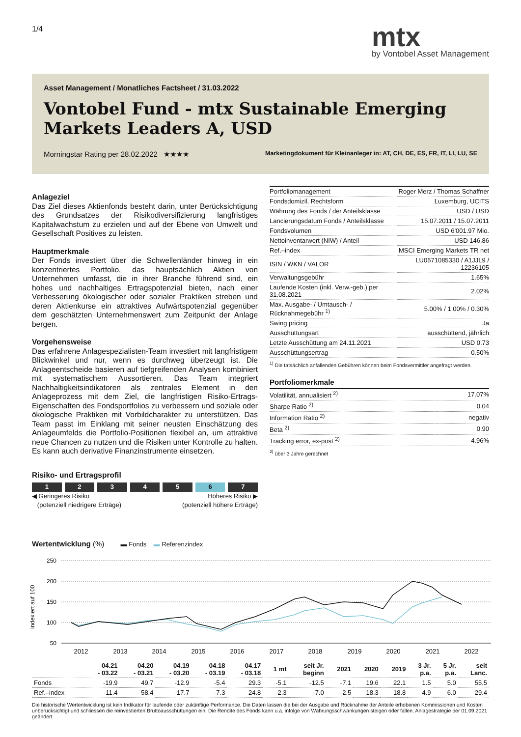1/4
mtx
by Vontobel Asset Management
Asset Management / Monatliches Factsheet / 31.03.2022
Vontobel Fund - mtx Sustainable Emerging
Markets Leaders A, USD
Morningstar Rating per 28.02.2022 ★★★★ Marketingdokument für Kleinanleger in: AT, CH, DE, ES, FR, IT, LI, LU, SE
Anlageziel
Das Ziel dieses Aktienfonds besteht darin, unter Berücksichtigung des Grundsatzes der Risikodiversifizierung langfristiges Kapitalwachstum zu erzielen und auf der Ebene von Umwelt und Gesellschaft Positives zu leisten.
Hauptmerkmale
Der Fonds investiert über die Schwellenländer hinweg in ein konzentriertes Portfolio, das hauptsächlich Aktien von Unternehmen umfasst, die in ihrer Branche führend sind, ein hohes und nachhaltiges Ertragspotenzial bieten, nach einer Verbesserung ökologischer oder sozialer Praktiken streben und deren Aktienkurse ein attraktives Aufwärtspotenzial gegenüber dem geschätzten Unternehmenswert zum Zeitpunkt der Anlage bergen.
Vorgehensweise
Das erfahrene Anlagespezialisten-Team investiert mit langfristigem Blickwinkel und nur, wenn es durchweg überzeugt ist. Die Anlageentscheide basieren auf tiefgreifenden Analysen kombiniert mit systematischem Aussortieren. Das Team integriert Nachhaltigkeitsindikatoren als zentrales Element in den Anlageprozess mit dem Ziel, die langfristigen Risiko-Ertrags-Eigenschaften des Fondsportfolios zu verbessern und soziale oder ökologische Praktiken mit Vorbildcharakter zu unterstützen. Das Team passt im Einklang mit seiner neusten Einschätzung des Anlageumfelds die Portfolio-Positionen flexibel an, um attraktive neue Chancen zu nutzen und die Risiken unter Kontrolle zu halten. Es kann auch derivative Finanzinstrumente einsetzen.
Risiko- und Ertragsprofil
1 2 3 4 5 6 7
◀ Geringeres Risiko
(potenziell niedrigere Erträge) Höheres Risiko ▶
(potenziell höhere Erträge)
| Portfoliomanagement | Roger Merz / Thomas Schaffner |
| Fondsdomizil, Rechtsform | Luxemburg, UCITS |
| Währung des Fonds / der Anteilsklasse | USD / USD |
| Lancierungsdatum Fonds / Anteilsklasse | 15.07.2011 / 15.07.2011 |
| Fondsvolumen | USD 6'001.97 Mio. |
| Nettoinventarwert (NIW) / Anteil | USD 146.86 |
| Ref.–index | MSCI Emerging Markets TR net |
| ISIN / WKN / VALOR | LU0571085330 / A1JJL9 / 12236105 |
| Verwaltungsgebühr | 1.65% |
| Laufende Kosten (inkl. Verw.-geb.) per 31.08.2021 | 2.02% |
| Max. Ausgabe- / Umtausch- / Rücknahmegebühr <sup>1)</sup> | 5.00% / 1.00% / 0.30% |
| Swing pricing | Ja |
| Ausschüttungsart | ausschüttend, jährlich |
| Letzte Ausschüttung am 24.11.2021 | USD 0.73 |
| Ausschüttungsertrag | 0.50% |
<sup>1)</sup> Die tatsächlich anfallenden Gebühren können beim Fondsvermittler angefragt werden.
Portfoliomerkmale
| Volatilität, annualisiert <sup>2)</sup> | 17.07% |
| Sharpe Ratio <sup>2)</sup> | 0.04 |
| Information Ratio <sup>2)</sup> | negativ |
| Beta <sup>2)</sup> | 0.90 |
| Tracking error, ex-post <sup>2)</sup> | 4.96% |
<sup>2)</sup> über 3 Jahre gerechnet
Wertentwicklung (%) ▬ Fonds ▬ Referenzindex
indexiert auf 100
250
200
150
100
50
2012
2013
2014
2015
2016
2017
2018
2019
2020
2021
2022
| | 04.21 - 03.22 | 04.20 - 03.21 | 04.19 - 03.20 | 04.18 - 03.19 | 04.17 - 03.18 | 1 mt | seit Jr. beginn | 2021 | 2020 | 2019 | 3 Jr. p.a. | 5 Jr. p.a. | seit Lanc. |
| --- | --- | --- | --- | --- | --- | --- | --- | --- | --- | --- | --- | --- | --- |
| Fonds | -19.9 | 49.7 | -12.9 | -5.4 | 29.3 | -5.1 | -12.5 | -7.1 | 19.6 | 22.1 | 1.5 | 5.0 | 55.5 |
| Ref.–index | -11.4 | 58.4 | -17.7 | -7.3 | 24.8 | -2.3 | -7.0 | -2.5 | 18.3 | 18.8 | 4.9 | 6.0 | 29.4 |
Die historische Wertentwicklung ist kein Indikator für laufende oder zukünftige Performance. Die Daten lassen die bei der Ausgabe und Rücknahme der Anteile erhobenen Kommissionen und Kosten unberücksichtigt und schliessen die reinvestierten Bruttoausschüttungen ein. Die Rendite des Fonds kann u.a. infolge von Währungsschwankungen steigen oder fallen. Anlagestrategie per 01.09.2021 geändert.